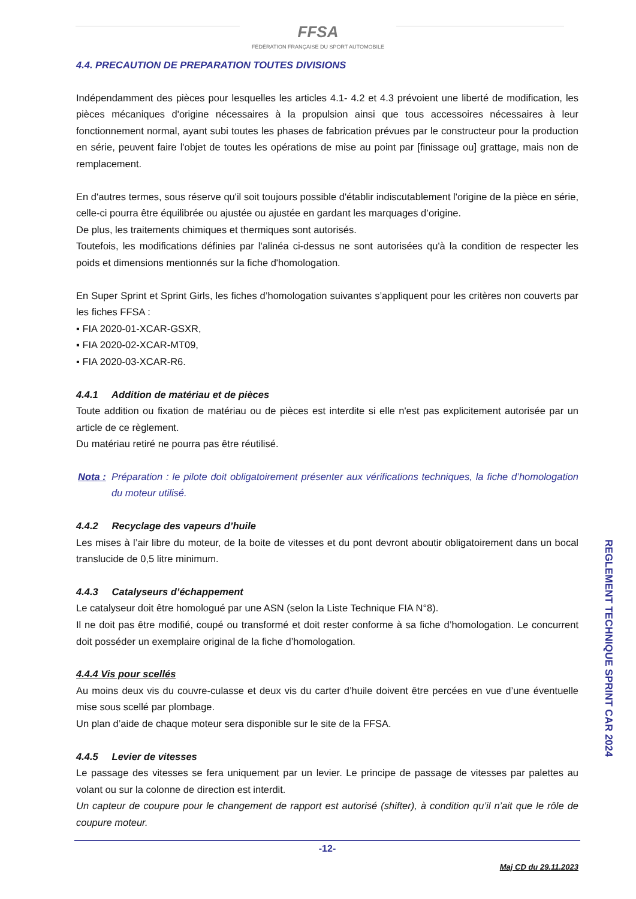FFSA FÉDÉRATION FRANÇAISE DU SPORT AUTOMOBILE
4.4. PRECAUTION DE PREPARATION TOUTES DIVISIONS
Indépendamment des pièces pour lesquelles les articles 4.1- 4.2 et 4.3 prévoient une liberté de modification, les pièces mécaniques d'origine nécessaires à la propulsion ainsi que tous accessoires nécessaires à leur fonctionnement normal, ayant subi toutes les phases de fabrication prévues par le constructeur pour la production en série, peuvent faire l'objet de toutes les opérations de mise au point par [finissage ou] grattage, mais non de remplacement.
En d'autres termes, sous réserve qu'il soit toujours possible d'établir indiscutablement l'origine de la pièce en série, celle-ci pourra être équilibrée ou ajustée ou ajustée en gardant les marquages d’origine.
De plus, les traitements chimiques et thermiques sont autorisés.
Toutefois, les modifications définies par l'alinéa ci-dessus ne sont autorisées qu'à la condition de respecter les poids et dimensions mentionnés sur la fiche d'homologation.
En Super Sprint et Sprint Girls, les fiches d’homologation suivantes s’appliquent pour les critères non couverts par les fiches FFSA :
▪ FIA 2020-01-XCAR-GSXR,
▪ FIA 2020-02-XCAR-MT09,
▪ FIA 2020-03-XCAR-R6.
4.4.1 Addition de matériau et de pièces
Toute addition ou fixation de matériau ou de pièces est interdite si elle n'est pas explicitement autorisée par un article de ce règlement.
Du matériau retiré ne pourra pas être réutilisé.
Nota : Préparation : le pilote doit obligatoirement présenter aux vérifications techniques, la fiche d’homologation du moteur utilisé.
4.4.2 Recyclage des vapeurs d’huile
Les mises à l’air libre du moteur, de la boite de vitesses et du pont devront aboutir obligatoirement dans un bocal translucide de 0,5 litre minimum.
4.4.3 Catalyseurs d’échappement
Le catalyseur doit être homologué par une ASN (selon la Liste Technique FIA N°8).
Il ne doit pas être modifié, coupé ou transformé et doit rester conforme à sa fiche d’homologation. Le concurrent doit posséder un exemplaire original de la fiche d’homologation.
4.4.4 Vis pour scellés
Au moins deux vis du couvre-culasse et deux vis du carter d’huile doivent être percées en vue d’une éventuelle mise sous scellé par plombage.
Un plan d’aide de chaque moteur sera disponible sur le site de la FFSA.
4.4.5 Levier de vitesses
Le passage des vitesses se fera uniquement par un levier. Le principe de passage de vitesses par palettes au volant ou sur la colonne de direction est interdit.
Un capteur de coupure pour le changement de rapport est autorisé (shifter), à condition qu’il n’ait que le rôle de coupure moteur.
-12-
Maj CD du 29.11.2023
REGLEMENT TECHNIQUE SPRINT CAR 2024